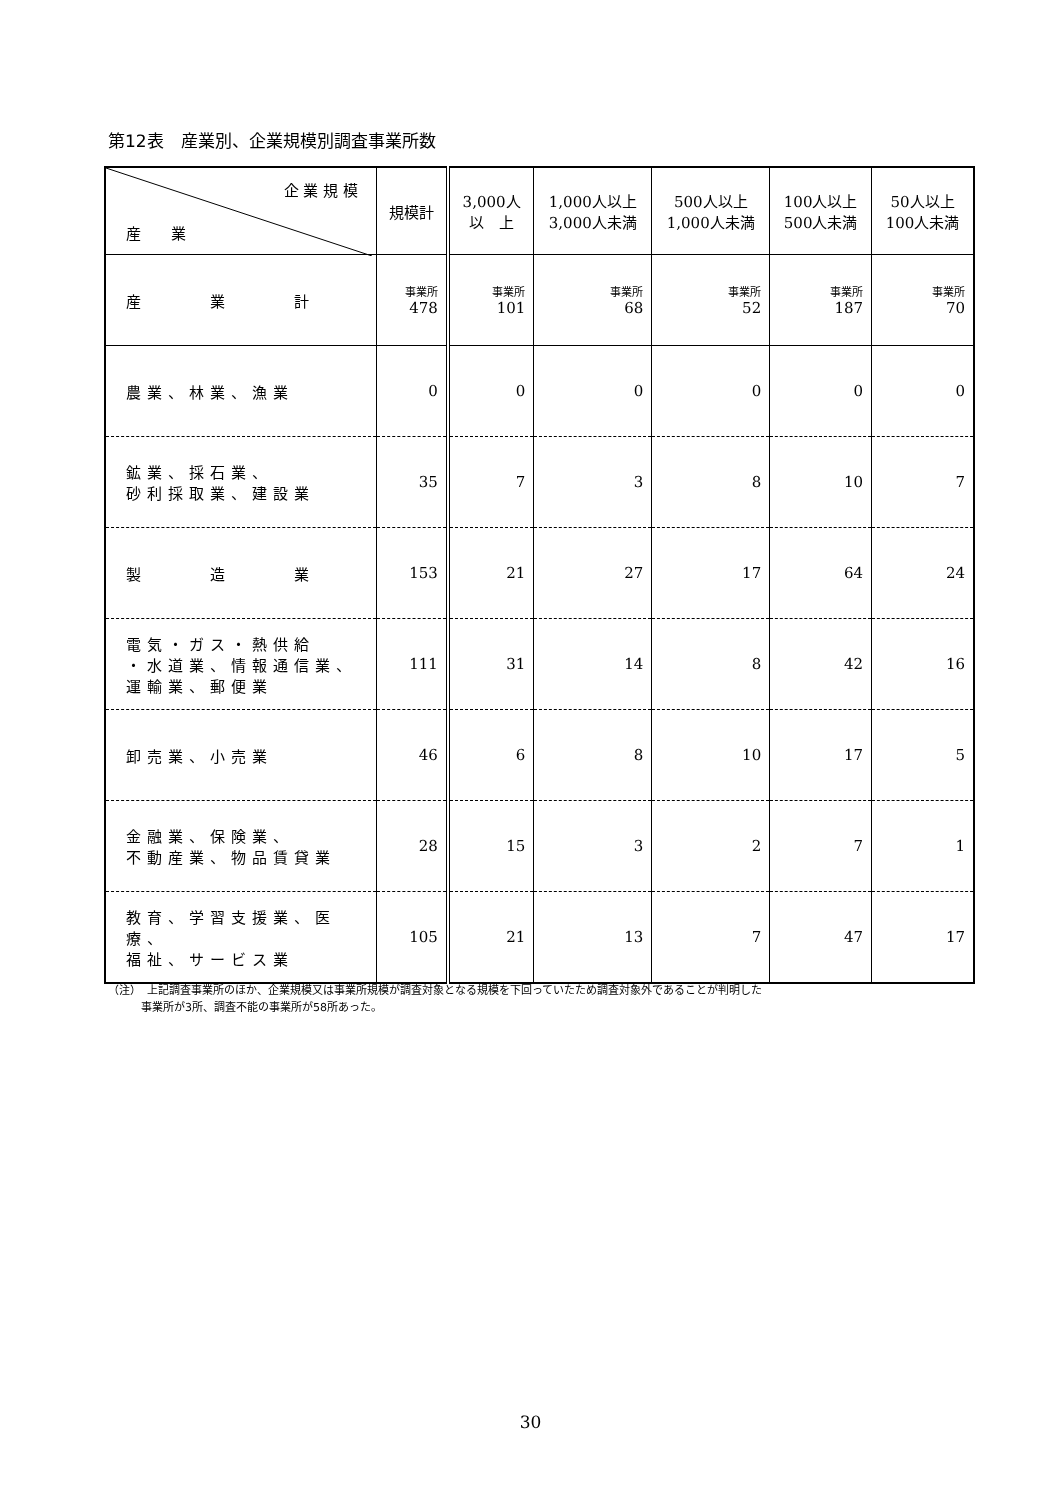第12表　産業別、企業規模別調査事業所数
| 企 業 規 模 産 業 | 規模計 | 3,000人 以 上 | 1,000人以上 3,000人未満 | 500人以上 1,000人未満 | 100人以上 500人未満 | 50人以上 100人未満 |
| --- | --- | --- | --- | --- | --- | --- |
| 産 業 計 | 事業所 478 | 事業所 101 | 事業所 68 | 事業所 52 | 事業所 187 | 事業所 70 |
| 農業、林業、漁業 | 0 | 0 | 0 | 0 | 0 | 0 |
| 鉱業、採石業、 砂利採取業、建設業 | 35 | 7 | 3 | 8 | 10 | 7 |
| 製 造 業 | 153 | 21 | 27 | 17 | 64 | 24 |
| 電気・ガス・熱供給 ・水道業、情報通信業、 運輸業、郵便業 | 111 | 31 | 14 | 8 | 42 | 16 |
| 卸売業、小売業 | 46 | 6 | 8 | 10 | 17 | 5 |
| 金融業、保険業、 不動産業、物品賃貸業 | 28 | 15 | 3 | 2 | 7 | 1 |
| 教育、学習支援業、医療、 福祉、サービス業 | 105 | 21 | 13 | 7 | 47 | 17 |
（注）　上記調査事業所のほか、企業規模又は事業所規模が調査対象となる規模を下回っていたため調査対象外であることが判明した
　　　事業所が3所、調査不能の事業所が58所あった。
30